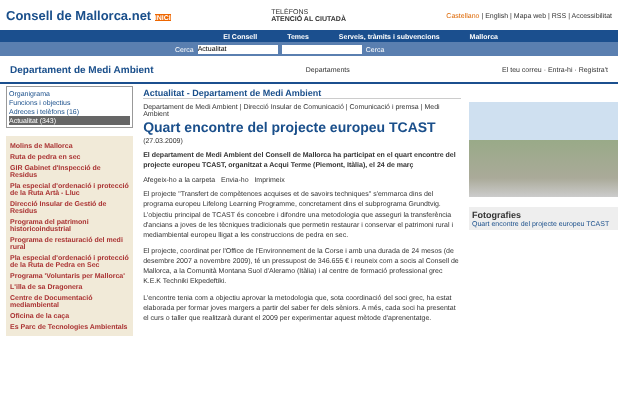Consell de Mallorca.net INICI
TELÈFONS
ATENCIÓ AL CIUTADÀ
Castellano | English | Mapa web | RSS | Accessibilitat
El Consell Temes Serveis, tràmits i subvencions Mallorca
Cerca Actualitat Cerca
Departament de Medi Ambient Departaments El teu correu · Entra-hi · Registra't
Organigrama
Funcions i objectius
Adreces i telèfons (16)
Actualitat (343)
Molins de Mallorca
Ruta de pedra en sec
GIR Gabinet d'Inspecció de Residus
Pla especial d'ordenació i protecció de la Ruta Artà - Lluc
Direcció Insular de Gestió de Residus
Programa del patrimoni historicoindustrial
Programa de restauració del medi rural
Pla especial d'ordenació i protecció de la Ruta de Pedra en Sec
Programa 'Voluntaris per Mallorca'
L'illa de sa Dragonera
Centre de Documentació mediambiental
Oficina de la caça
Es Parc de Tecnologies Ambientals
Actualitat - Departament de Medi Ambient
Departament de Medi Ambient | Direcció Insular de Comunicació | Comunicació i premsa | Medi Ambient
Quart encontre del projecte europeu TCAST
(27.03.2009)
El departament de Medi Ambient del Consell de Mallorca ha participat en el quart encontre del projecte europeu TCAST, organitzat a Acqui Terme (Piemont, Itàlia), el 24 de març
Afegeix-ho a la carpeta Envia-ho Imprimeix
El projecte "Transfert de compètences acquises et de savoirs techniques" s'emmarca dins del programa europeu Lifelong Learning Programme, concretament dins el subprograma Grundtvig. L'objectiu principal de TCAST és concebre i difondre una metodologia que asseguri la transferència d'ancians a joves de les tècniques tradicionals que permetin restaurar i conservar el patrimoni rural i mediambiental europeu lligat a les construccions de pedra en sec.
El projecte, coordinat per l'Office de l'Environnement de la Corse i amb una durada de 24 mesos (de desembre 2007 a novembre 2009), té un pressupost de 346.655 € i reuneix com a socis al Consell de Mallorca, a la Comunità Montana Suol d'Aleramo (Itàlia) i al centre de formació professional grec K.E.K Techniki Ekpedeftiki.
L'encontre tenia com a objectiu aprovar la metodologia que, sota coordinació del soci grec, ha estat elaborada per formar joves margers a partir del saber fer dels sèniors. A més, cada soci ha presentat el curs o taller que realitzarà durant el 2009 per experimentar aquest mètode d'aprenentatge.
Fotografies
Quart encontre del projecte europeu TCAST